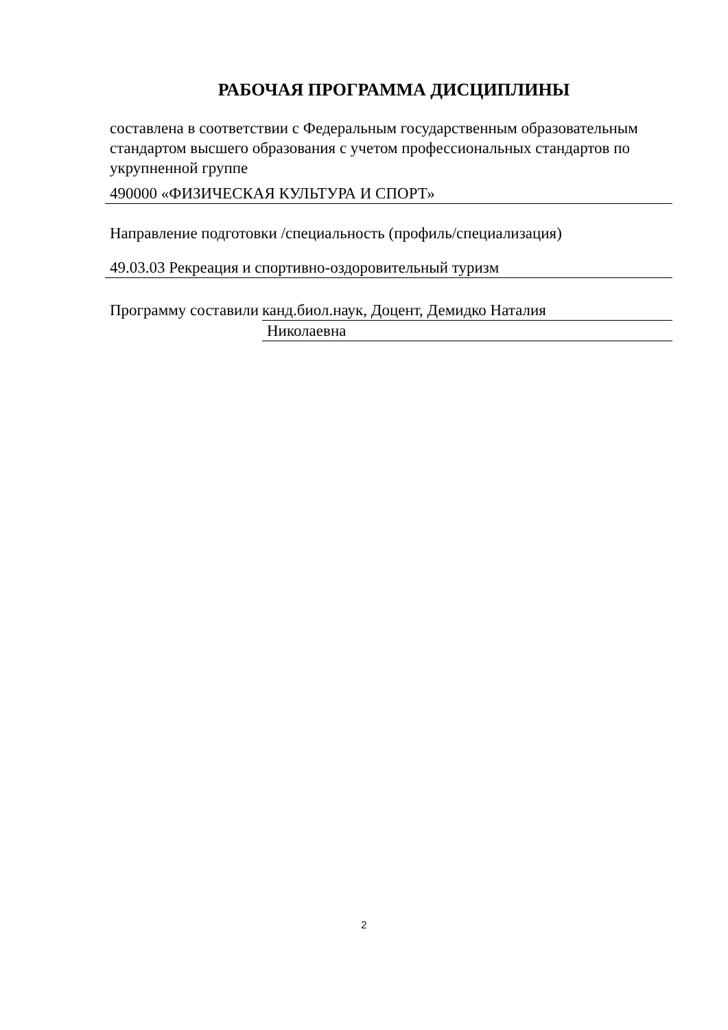РАБОЧАЯ ПРОГРАММА ДИСЦИПЛИНЫ
составлена в соответствии с Федеральным государственным образовательным стандартом высшего образования с учетом профессиональных стандартов по укрупненной группе
490000 «ФИЗИЧЕСКАЯ КУЛЬТУРА И СПОРТ»
Направление подготовки /специальность (профиль/специализация)
49.03.03 Рекреация и спортивно-оздоровительный туризм
Программу составили
канд.биол.наук, Доцент, Демидко Наталия
Николаевна
2